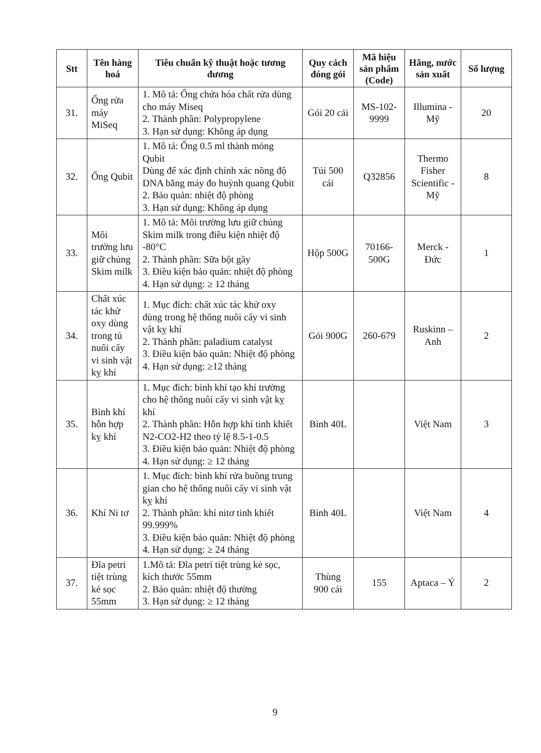| Stt | Tên hàng hoá | Tiêu chuẩn kỹ thuật hoặc tương đương | Quy cách đóng gói | Mã hiệu sản phẩm (Code) | Hãng, nước sản xuất | Số lượng |
| --- | --- | --- | --- | --- | --- | --- |
| 31. | Ống rửa máy MiSeq | 1. Mô tả: Ống chứa hóa chất rửa dùng cho máy Miseq 2. Thành phần: Polypropylene 3. Hạn sử dụng: Không áp dụng | Gói 20 cái | MS-102-9999 | Illumina - Mỹ | 20 |
| 32. | Ống Qubit | 1. Mô tả: Ống 0.5 ml thành mỏng Qubit Dùng để xác định chính xác nồng độ DNA bằng máy đo huỳnh quang Qubit 2. Bảo quản: nhiệt độ phòng 3. Hạn sử dụng: Không áp dụng | Túi 500 cái | Q32856 | Thermo Fisher Scientific - Mỹ | 8 |
| 33. | Môi trường lưu giữ chủng Skim milk | 1. Mô tả: Môi trường lưu giữ chủng Skim milk trong điều kiện nhiệt độ -80°C 2. Thành phần: Sữa bột gầy 3. Điều kiện bảo quản: nhiệt độ phòng 4. Hạn sử dụng: ≥ 12 tháng | Hộp 500G | 70166-500G | Merck - Đức | 1 |
| 34. | Chất xúc tác khử oxy dùng trong tủ nuôi cấy vi sinh vật kỵ khí | 1. Mục đích: chất xúc tác khử oxy dùng trong hệ thống nuôi cấy vi sinh vật kỵ khí 2. Thành phần: paladium catalyst 3. Điều kiện bảo quản: Nhiệt độ phòng 4. Hạn sử dụng: ≥12 tháng | Gói 900G | 260-679 | Ruskinn – Anh | 2 |
| 35. | Bình khí hỗn hợp kỵ khí | 1. Mục đích: bình khí tạo khí trường cho hệ thống nuôi cấy vi sinh vật kỵ khí 2. Thành phần: Hỗn hợp khí tinh khiết N2-CO2-H2 theo tỷ lệ 8.5-1-0.5 3. Điều kiện bảo quản: Nhiệt độ phòng 4. Hạn sử dụng: ≥ 12 tháng | Bình 40L | | Việt Nam | 3 |
| 36. | Khí Ni tơ | 1. Mục đích: bình khí rửa buồng trung gian cho hệ thống nuôi cấy vi sinh vật kỵ khí 2. Thành phần: khí nitơ tinh khiết 99.999% 3. Điều kiện bảo quản: Nhiệt độ phòng 4. Hạn sử dụng: ≥ 24 tháng | Bình 40L | | Việt Nam | 4 |
| 37. | Đĩa petri tiệt trùng kẻ sọc 55mm | 1.Mô tả: Đĩa petri tiệt trùng kẻ sọc, kích thước 55mm 2. Bảo quản: nhiệt độ thường 3. Hạn sử dụng: ≥ 12 tháng | Thùng 900 cái | 155 | Aptaca – Ý | 2 |
9